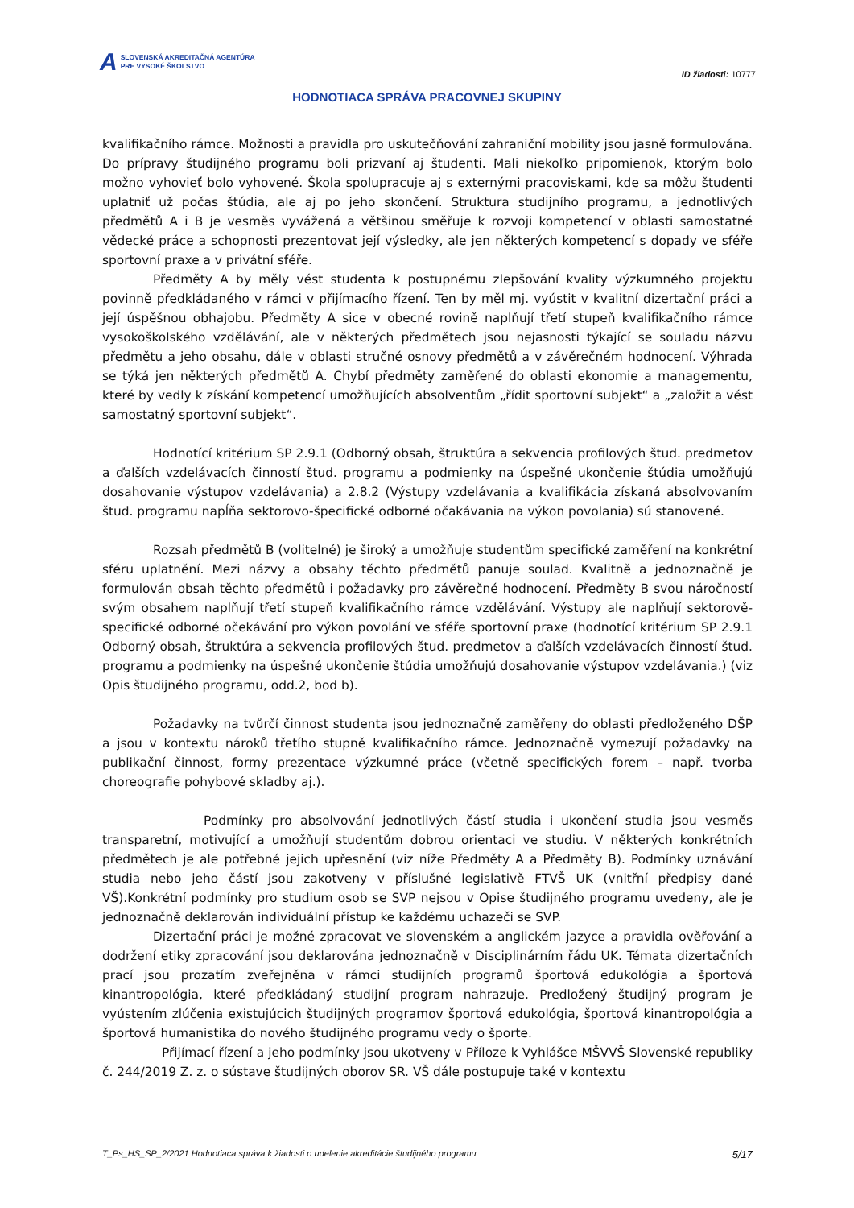A SLOVENSKÁ AKREDITAČNÁ AGENTÚRA
PRE VYSOKÉ ŠKOLSTVO
ID žiadosti: 10777
HODNOTIACA SPRÁVA PRACOVNEJ SKUPINY
kvalifikačního rámce. Možnosti a pravidla pro uskutečňování zahraniční mobility jsou jasně formulována. Do prípravy študijného programu boli prizvaní aj študenti. Mali niekoľko pripomienok, ktorým bolo možno vyhovieť bolo vyhovené. Škola spolupracuje aj s externými pracoviskami, kde sa môžu študenti uplatniť už počas štúdia, ale aj po jeho skončení. Struktura studijního programu, a jednotlivých předmětů A i B je vesměs vyvážená a většinou směřuje k rozvoji kompetencí v oblasti samostatné vědecké práce a schopnosti prezentovat její výsledky, ale jen některých kompetencí s dopady ve sféře sportovní praxe a v privátní sféře.
Předměty A by měly vést studenta k postupnému zlepšování kvality výzkumného projektu povinně předkládaného v rámci v přijímacího řízení. Ten by měl mj. vyústit v kvalitní dizertační práci a její úspěšnou obhajobu. Předměty A sice v obecné rovině naplňují třetí stupeň kvalifikačního rámce vysokoškolského vzdělávání, ale v některých předmětech jsou nejasnosti týkající se souladu názvu předmětu a jeho obsahu, dále v oblasti stručné osnovy předmětů a v závěrečném hodnocení. Výhrada se týká jen některých předmětů A. Chybí předměty zaměřené do oblasti ekonomie a managementu, které by vedly k získání kompetencí umožňujících absolventům „řídit sportovní subjekt“ a „založit a vést samostatný sportovní subjekt“.
Hodnotící kritérium SP 2.9.1 (Odborný obsah, štruktúra a sekvencia profilových štud. predmetov a ďalších vzdelávacích činností štud. programu a podmienky na úspešné ukončenie štúdia umožňujú dosahovanie výstupov vzdelávania) a 2.8.2 (Výstupy vzdelávania a kvalifikácia získaná absolvovaním štud. programu napĺňa sektorovo-špecifické odborné očakávania na výkon povolania) sú stanovené.
Rozsah předmětů B (volitelné) je široký a umožňuje studentům specifické zaměření na konkrétní sféru uplatnění. Mezi názvy a obsahy těchto předmětů panuje soulad. Kvalitně a jednoznačně je formulován obsah těchto předmětů i požadavky pro závěrečné hodnocení. Předměty B svou náročností svým obsahem naplňují třetí stupeň kvalifikačního rámce vzdělávání. Výstupy ale naplňují sektorově-specifické odborné očekávání pro výkon povolání ve sféře sportovní praxe (hodnotící kritérium SP 2.9.1 Odborný obsah, štruktúra a sekvencia profilových štud. predmetov a ďalších vzdelávacích činností štud. programu a podmienky na úspešné ukončenie štúdia umožňujú dosahovanie výstupov vzdelávania.) (viz Opis študijného programu, odd.2, bod b).
Požadavky na tvůrčí činnost studenta jsou jednoznačně zaměřeny do oblasti předloženého DŠP a jsou v kontextu nároků třetího stupně kvalifikačního rámce. Jednoznačně vymezují požadavky na publikační činnost, formy prezentace výzkumné práce (včetně specifických forem – např. tvorba choreografie pohybové skladby aj.).
Podmínky pro absolvování jednotlivých částí studia i ukončení studia jsou vesměs transparetní, motivující a umožňují studentům dobrou orientaci ve studiu. V některých konkrétních předmětech je ale potřebné jejich upřesnění (viz níže Předměty A a Předměty B). Podmínky uznávání studia nebo jeho částí jsou zakotveny v příslušné legislativě FTVŠ UK (vnitřní předpisy dané VŠ).Konkrétní podmínky pro studium osob se SVP nejsou v Opise študijného programu uvedeny, ale je jednoznačně deklarován individuální přístup ke každému uchazeči se SVP.
Dizertační práci je možné zpracovat ve slovenském a anglickém jazyce a pravidla ověřování a dodržení etiky zpracování jsou deklarována jednoznačně v Disciplinárním řádu UK. Témata dizertačních prací jsou prozatím zveřejněna v rámci studijních programů športová edukológia a športová kinantropológia, které předkládaný studijní program nahrazuje. Predložený študijný program je vyústením zlúčenia existujúcich študijných programov športová edukológia, športová kinantropológia a športová humanistika do nového študijného programu vedy o športe.
Přijímací řízení a jeho podmínky jsou ukotveny v Příloze k Vyhlášce MŠVVŠ Slovenské republiky č. 244/2019 Z. z. o sústave študijných oborov SR. VŠ dále postupuje také v kontextu
T_Ps_HS_SP_2/2021 Hodnotiaca správa k žiadosti o udelenie akreditácie študijného programu 5/17